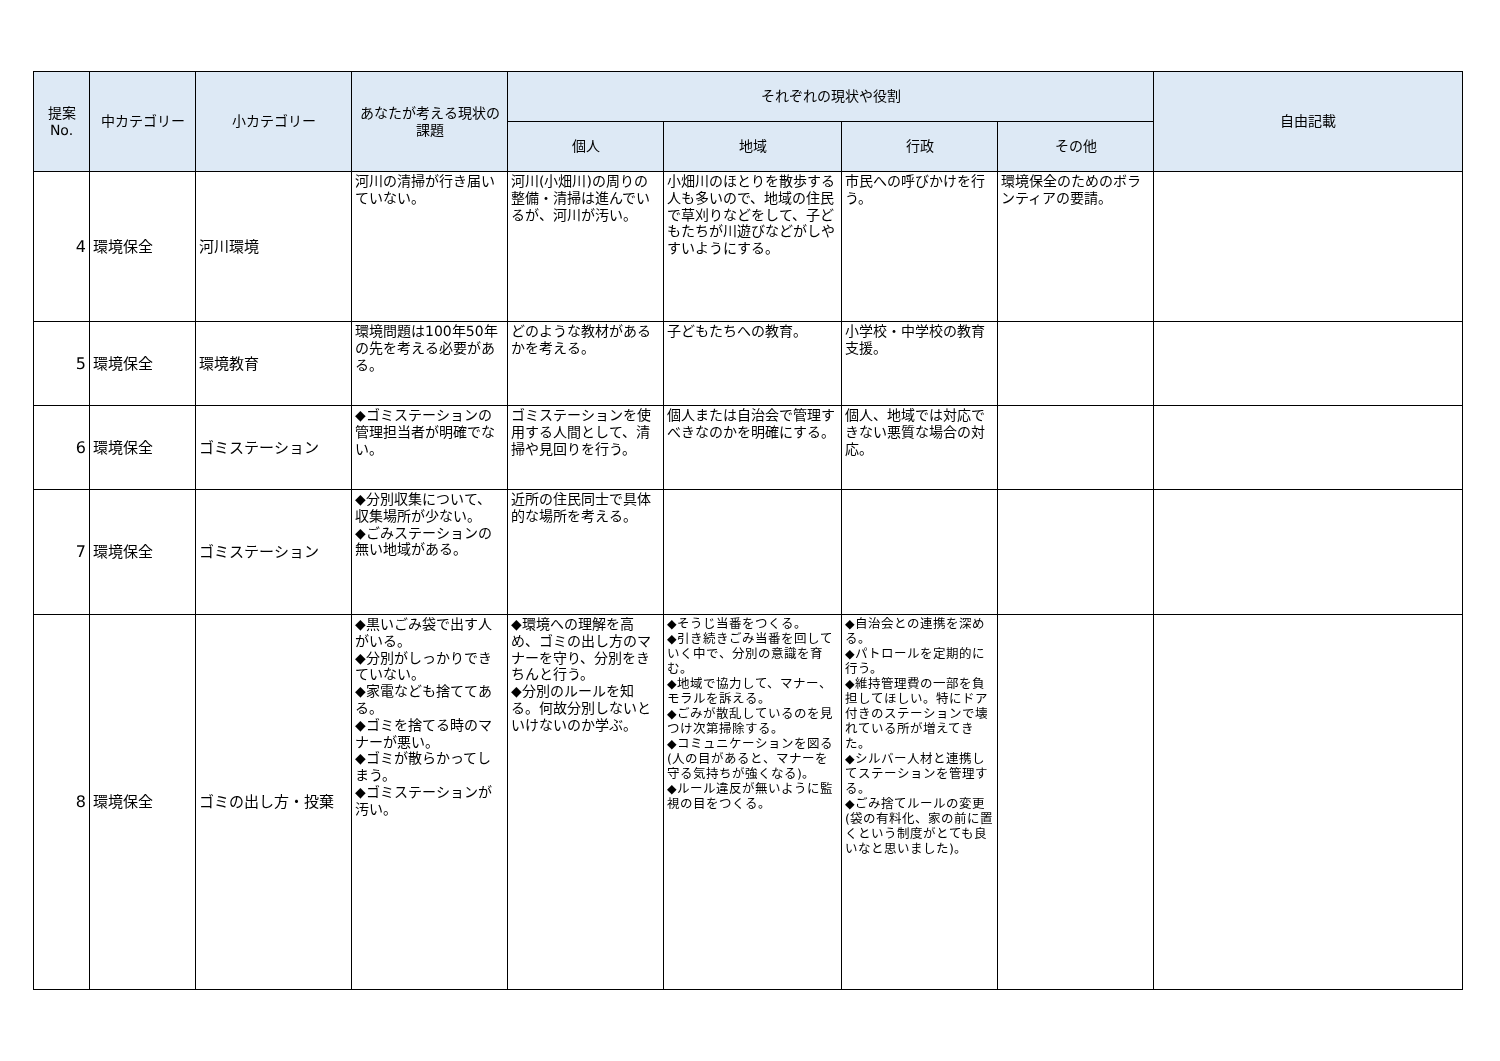| 提案 No. | 中カテゴリー | 小カテゴリー | あなたが考える現状の課題 | それぞれの現状や役割 | | | | 自由記載 |
| --- | --- | --- | --- | --- | --- | --- | --- | --- |
| | | | | 個人 | 地域 | 行政 | その他 | |
| 4 | 環境保全 | 河川環境 | 河川の清掃が行き届いていない。 | 河川(小畑川)の周りの整備・清掃は進んでいるが、河川が汚い。 | 小畑川のほとりを散歩する人も多いので、地域の住民で草刈りなどをして、子どもたちが川遊びなどがしやすいようにする。 | 市民への呼びかけを行う。 | 環境保全のためのボランティアの要請。 | |
| 5 | 環境保全 | 環境教育 | 環境問題は100年50年の先を考える必要がある。 | どのような教材があるかを考える。 | 子どもたちへの教育。 | 小学校・中学校の教育支援。 | | |
| 6 | 環境保全 | ゴミステーション | ◆ゴミステーションの管理担当者が明確でない。 | ゴミステーションを使用する人間として、清掃や見回りを行う。 | 個人または自治会で管理すべきなのかを明確にする。 | 個人、地域では対応できない悪質な場合の対応。 | | |
| 7 | 環境保全 | ゴミステーション | ◆分別収集について、収集場所が少ない。 ◆ごみステーションの無い地域がある。 | 近所の住民同士で具体的な場所を考える。 | | | | |
| 8 | 環境保全 | ゴミの出し方・投棄 | ◆黒いごみ袋で出す人がいる。 ◆分別がしっかりできていない。 ◆家電なども捨ててある。 ◆ゴミを捨てる時のマナーが悪い。 ◆ゴミが散らかってしまう。 ◆ゴミステーションが汚い。 | ◆環境への理解を高め、ゴミの出し方のマナーを守り、分別をきちんと行う。 ◆分別のルールを知る。何故分別しないといけないのか学ぶ。 | ◆そうじ当番をつくる。 ◆引き続きごみ当番を回していく中で、分別の意識を育む。 ◆地域で協力して、マナー、モラルを訴える。 ◆ごみが散乱しているのを見つけ次第掃除する。 ◆コミュニケーションを図る(人の目があると、マナーを守る気持ちが強くなる)。 ◆ルール違反が無いように監視の目をつくる。 | ◆自治会との連携を深める。 ◆パトロールを定期的に行う。 ◆維持管理費の一部を負担してほしい。特にドア付きのステーションで壊れている所が増えてきた。 ◆シルバー人材と連携してステーションを管理する。 ◆ごみ捨てルールの変更(袋の有料化、家の前に置くという制度がとても良いなと思いました)。 | | |